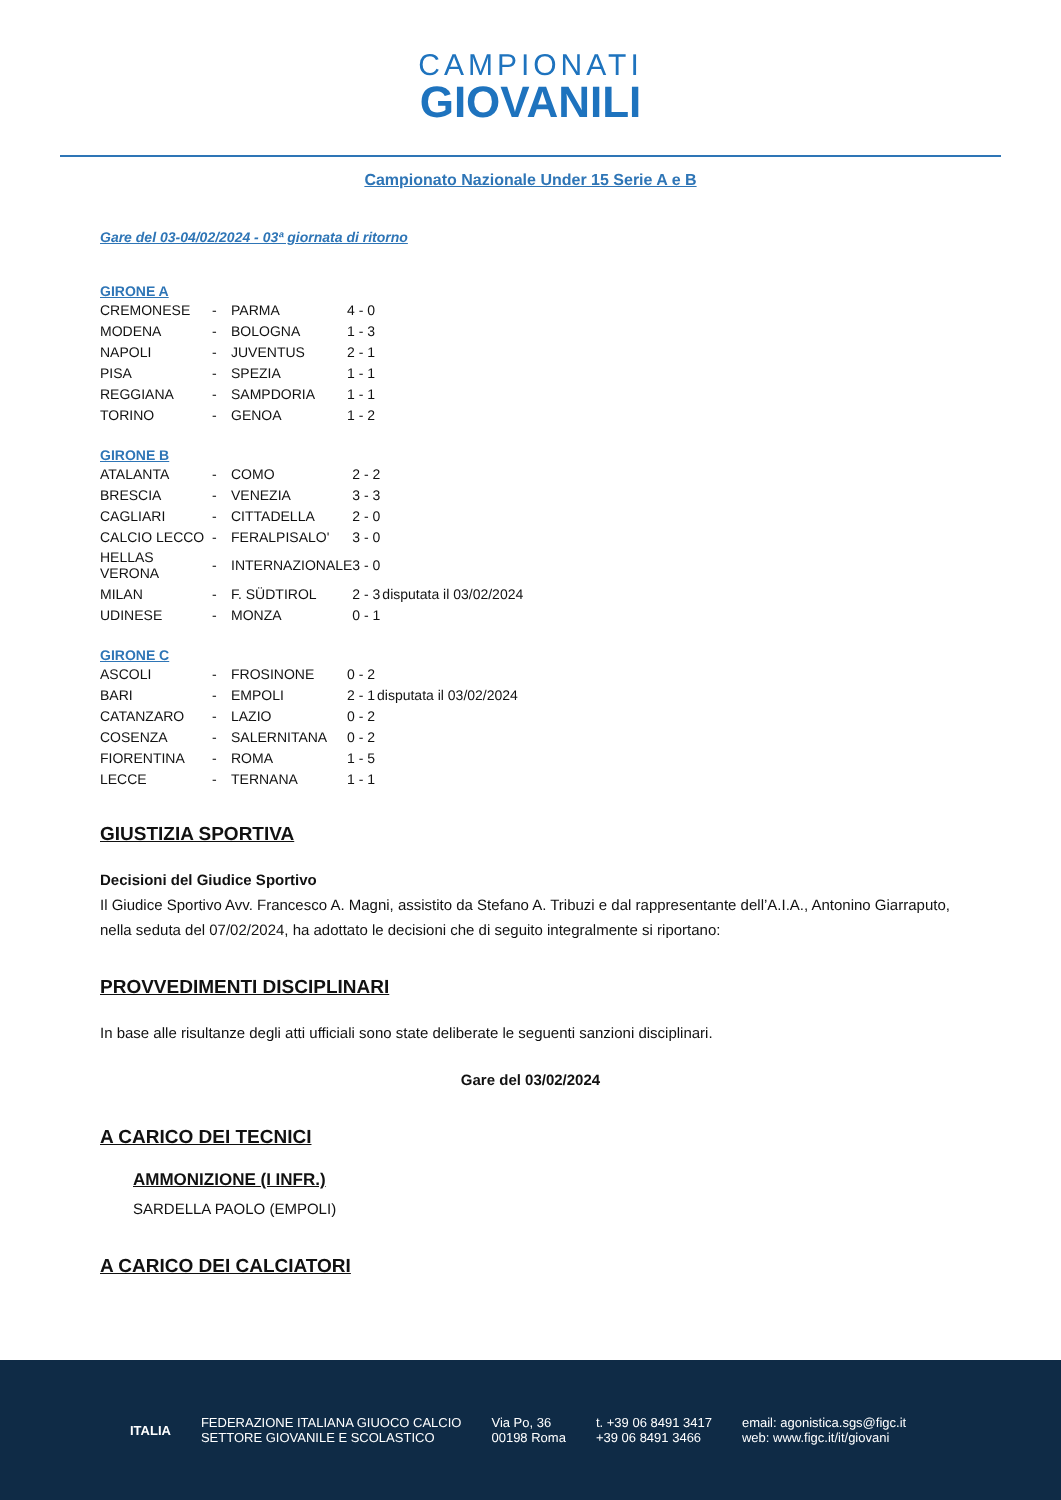CAMPIONATI GIOVANILI
Campionato Nazionale Under 15 Serie A e B
Gare del 03-04/02/2024 - 03ª giornata di ritorno
GIRONE A
| CREMONESE | - | PARMA | 4 - 0 | |
| MODENA | - | BOLOGNA | 1 - 3 | |
| NAPOLI | - | JUVENTUS | 2 - 1 | |
| PISA | - | SPEZIA | 1 - 1 | |
| REGGIANA | - | SAMPDORIA | 1 - 1 | |
| TORINO | - | GENOA | 1 - 2 | |
GIRONE B
| ATALANTA | - | COMO | 2 - 2 | |
| BRESCIA | - | VENEZIA | 3 - 3 | |
| CAGLIARI | - | CITTADELLA | 2 - 0 | |
| CALCIO LECCO | - | FERALPISALO' | 3 - 0 | |
| HELLAS VERONA | - | INTERNAZIONALE | 3 - 0 | |
| MILAN | - | F. SÜDTIROL | 2 - 3 | disputata il 03/02/2024 |
| UDINESE | - | MONZA | 0 - 1 | |
GIRONE C
| ASCOLI | - | FROSINONE | 0 - 2 | |
| BARI | - | EMPOLI | 2 - 1 | disputata il 03/02/2024 |
| CATANZARO | - | LAZIO | 0 - 2 | |
| COSENZA | - | SALERNITANA | 0 - 2 | |
| FIORENTINA | - | ROMA | 1 - 5 | |
| LECCE | - | TERNANA | 1 - 1 | |
GIUSTIZIA SPORTIVA
Decisioni del Giudice Sportivo
Il Giudice Sportivo Avv. Francesco A. Magni, assistito da Stefano A. Tribuzi e dal rappresentante dell’A.I.A., Antonino Giarraputo, nella seduta del 07/02/2024, ha adottato le decisioni che di seguito integralmente si riportano:
PROVVEDIMENTI DISCIPLINARI
In base alle risultanze degli atti ufficiali sono state deliberate le seguenti sanzioni disciplinari.
Gare del 03/02/2024
A CARICO DEI TECNICI
AMMONIZIONE (I INFR.)
SARDELLA PAOLO (EMPOLI)
A CARICO DEI CALCIATORI
ITALIA
FEDERAZIONE ITALIANA GIUOCO CALCIO
SETTORE GIOVANILE E SCOLASTICO
Via Po, 36
00198 Roma
t. +39 06 8491 3417
+39 06 8491 3466
email: agonistica.sgs@figc.it
web: www.figc.it/it/giovani